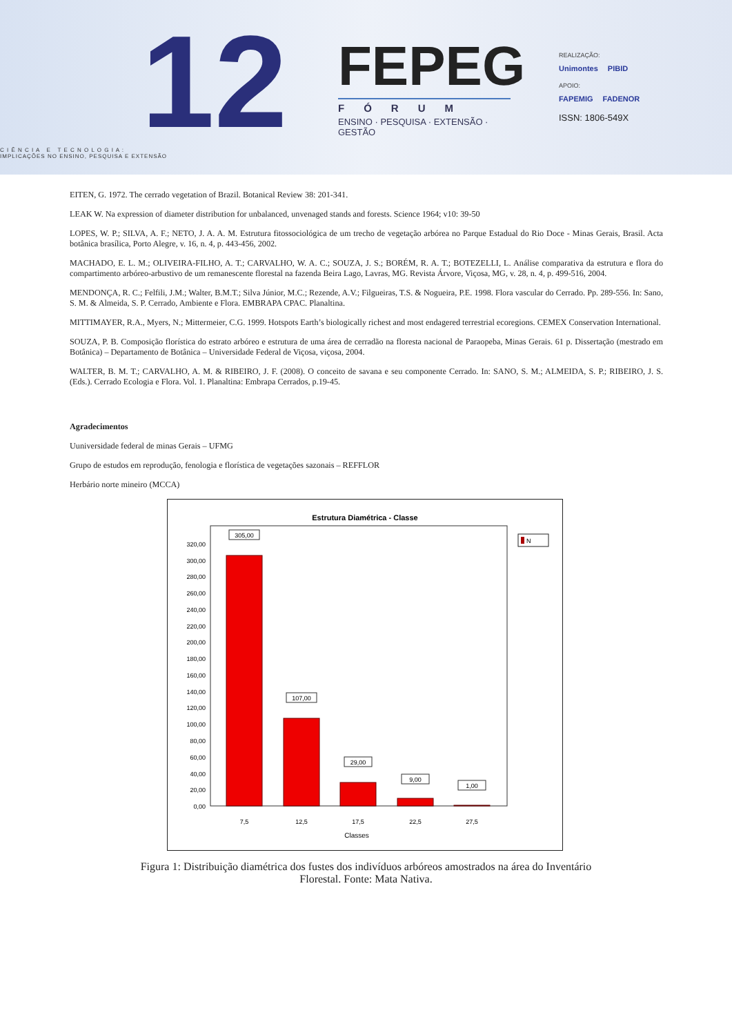12
C I Ê N C I A E T E C N O L O G I A :
IMPLICAÇÕES NO ENSINO, PESQUISA E EXTENSÃO
FEPEG
FÓRUM
ENSINO · PESQUISA · EXTENSÃO · GESTÃO
REALIZAÇÃO:
Unimontes PIBID
APOIO:
FAPEMIG FADENOR
ISSN: 1806-549X
EITEN, G. 1972. The cerrado vegetation of Brazil. Botanical Review 38: 201-341.
LEAK W. Na expression of diameter distribution for unbalanced, unvenaged stands and forests. Science 1964; v10: 39-50
LOPES, W. P.; SILVA, A. F.; NETO, J. A. A. M. Estrutura fitossociológica de um trecho de vegetação arbórea no Parque Estadual do Rio Doce - Minas Gerais, Brasil. Acta botânica brasílica, Porto Alegre, v. 16, n. 4, p. 443-456, 2002.
MACHADO, E. L. M.; OLIVEIRA-FILHO, A. T.; CARVALHO, W. A. C.; SOUZA, J. S.; BORÉM, R. A. T.; BOTEZELLI, L. Análise comparativa da estrutura e flora do compartimento arbóreo-arbustivo de um remanescente florestal na fazenda Beira Lago, Lavras, MG. Revista Árvore, Viçosa, MG, v. 28, n. 4, p. 499-516, 2004.
MENDONÇA, R. C.; Felfili, J.M.; Walter, B.M.T.; Silva Júnior, M.C.; Rezende, A.V.; Filgueiras, T.S. & Nogueira, P.E. 1998. Flora vascular do Cerrado. Pp. 289-556. In: Sano, S. M. & Almeida, S. P. Cerrado, Ambiente e Flora. EMBRAPA CPAC. Planaltina.
MITTIMAYER, R.A., Myers, N.; Mittermeier, C.G. 1999. Hotspots Earth’s biologically richest and most endagered terrestrial ecoregions. CEMEX Conservation International.
SOUZA, P. B. Composição florística do estrato arbóreo e estrutura de uma área de cerradão na floresta nacional de Paraopeba, Minas Gerais. 61 p. Dissertação (mestrado em Botânica) – Departamento de Botânica – Universidade Federal de Viçosa, viçosa, 2004.
WALTER, B. M. T.; CARVALHO, A. M. & RIBEIRO, J. F. (2008). O conceito de savana e seu componente Cerrado. In: SANO, S. M.; ALMEIDA, S. P.; RIBEIRO, J. S. (Eds.). Cerrado Ecologia e Flora. Vol. 1. Planaltina: Embrapa Cerrados, p.19-45.
Agradecimentos
Uuniversidade federal de minas Gerais – UFMG
Grupo de estudos em reprodução, fenologia e florística de vegetações sazonais – REFFLOR
Herbário norte mineiro (MCCA)
Estrutura Diamétrica - Classe
0,00
20,00
40,00
60,00
80,00
100,00
120,00
140,00
160,00
180,00
200,00
220,00
240,00
260,00
280,00
300,00
320,00
305,00
107,00
29,00
9,00
1,00
7,5
12,5
17,5
22,5
27,5
Classes
N
Figura 1: Distribuição diamétrica dos fustes dos indivíduos arbóreos amostrados na área do Inventário Florestal. Fonte: Mata Nativa.